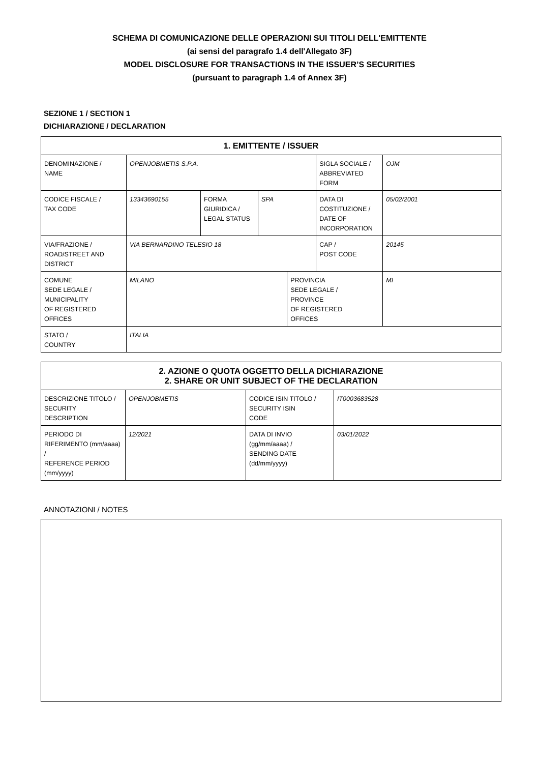SCHEMA DI COMUNICAZIONE DELLE OPERAZIONI SUI TITOLI DELL'EMITTENTE
(ai sensi del paragrafo 1.4 dell'Allegato 3F)
MODEL DISCLOSURE FOR TRANSACTIONS IN THE ISSUER’S SECURITIES
(pursuant to paragraph 1.4 of Annex 3F)
SEZIONE 1 / SECTION 1
DICHIARAZIONE / DECLARATION
| 1. EMITTENTE / ISSUER | | | | | | | |
| --- | --- | --- | --- | --- | --- | --- | --- |
| DENOMINAZIONE / NAME | OPENJOBMETIS S.P.A. | | | | SIGLA SOCIALE / ABBREVIATED FORM | OJM | |
| CODICE FISCALE / TAX CODE | 13343690155 | FORMA GIURIDICA / LEGAL STATUS | SPA | | DATA DI COSTITUZIONE / DATE OF INCORPORATION | 05/02/2001 | |
| VIA/FRAZIONE / ROAD/STREET AND DISTRICT | VIA BERNARDINO TELESIO 18 | | | | CAP / POST CODE | 20145 | |
| COMUNE SEDE LEGALE / MUNICIPALITY OF REGISTERED OFFICES | MILANO | | | PROVINCIA SEDE LEGALE / PROVINCE OF REGISTERED OFFICES | | | MI |
| STATO / COUNTRY | ITALIA | | | | | | |
| 2. AZIONE O QUOTA OGGETTO DELLA DICHIARAZIONE 2. SHARE OR UNIT SUBJECT OF THE DECLARATION | | | |
| --- | --- | --- | --- |
| DESCRIZIONE TITOLO / SECURITY DESCRIPTION | OPENJOBMETIS | CODICE ISIN TITOLO / SECURITY ISIN CODE | IT0003683528 |
| PERIODO DI RIFERIMENTO (mm/aaaa) / REFERENCE PERIOD (mm/yyyy) | 12/2021 | DATA DI INVIO (gg/mm/aaaa) / SENDING DATE (dd/mm/yyyy) | 03/01/2022 |
ANNOTAZIONI / NOTES